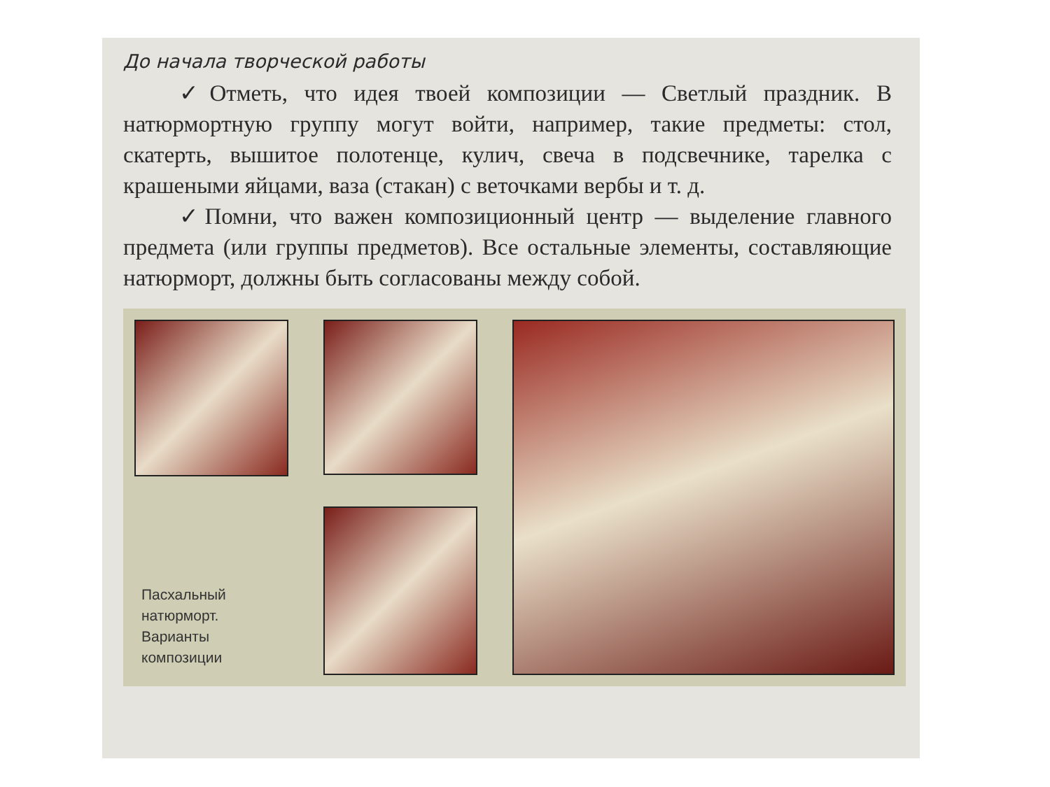До начала творческой работы
✓Отметь, что идея твоей композиции — Светлый праздник. В натюрмортную группу могут войти, например, такие предметы: стол, скатерть, вышитое полотенце, кулич, свеча в подсвечнике, тарелка с крашеными яйцами, ваза (стакан) с веточками вербы и т. д.
✓Помни, что важен композиционный центр — выделение главного предмета (или группы предметов). Все остальные элементы, составляющие натюрморт, должны быть согласованы между собой.
Пасхальный
натюрморт.
Варианты
композиции